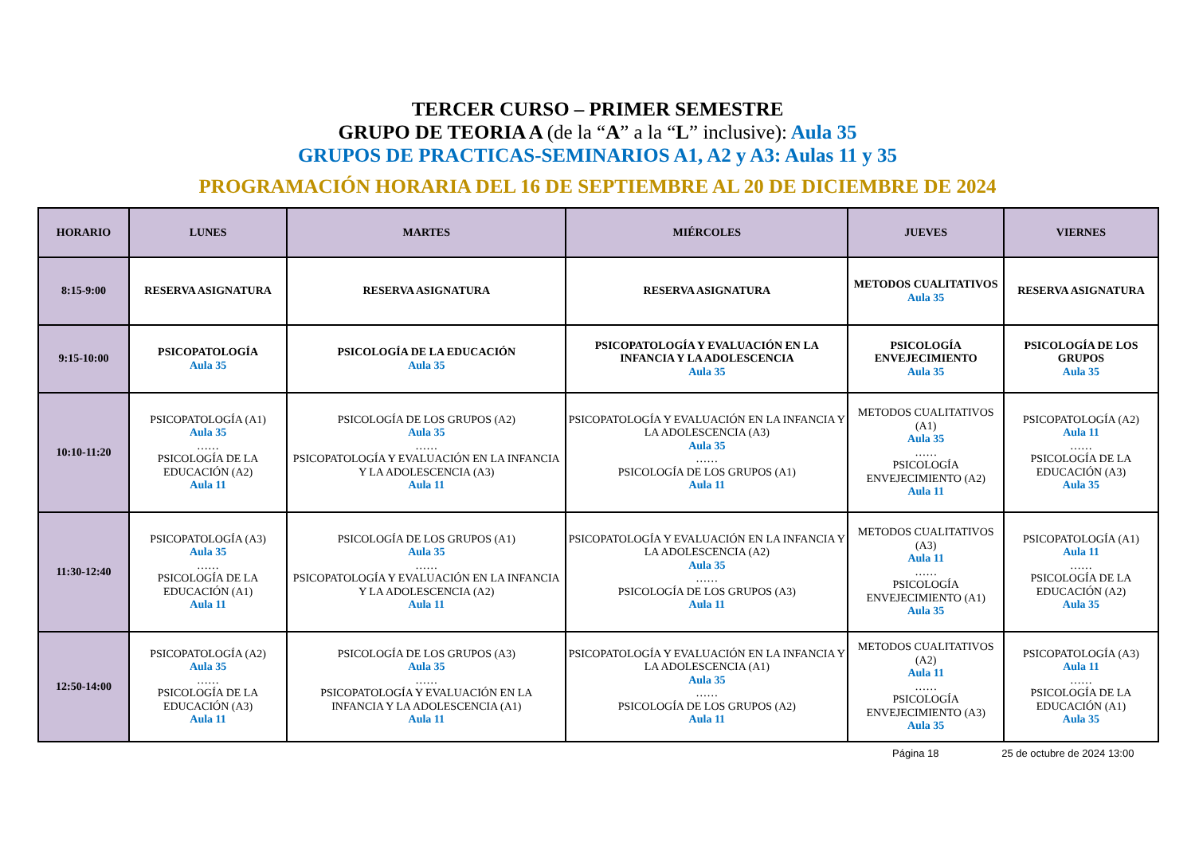TERCER CURSO – PRIMER SEMESTRE
GRUPO DE TEORIA A (de la “A” a la “L” inclusive): Aula 35
GRUPOS DE PRACTICAS-SEMINARIOS A1, A2 y A3: Aulas 11 y 35
PROGRAMACIÓN HORARIA DEL 16 DE SEPTIEMBRE AL 20 DE DICIEMBRE DE 2024
| HORARIO | LUNES | MARTES | MIÉRCOLES | JUEVES | VIERNES |
| --- | --- | --- | --- | --- | --- |
| 8:15-9:00 | RESERVA ASIGNATURA | RESERVA ASIGNATURA | RESERVA ASIGNATURA | METODOS CUALITATIVOS Aula 35 | RESERVA ASIGNATURA |
| 9:15-10:00 | PSICOPATOLOGÍA Aula 35 | PSICOLOGÍA DE LA EDUCACIÓN Aula 35 | PSICOPATOLOGÍA Y EVALUACIÓN EN LA INFANCIA Y LA ADOLESCENCIA Aula 35 | PSICOLOGÍA ENVEJECIMIENTO Aula 35 | PSICOLOGÍA DE LOS GRUPOS Aula 35 |
| 10:10-11:20 | PSICOPATOLOGÍA (A1) Aula 35 …… PSICOLOGÍA DE LA EDUCACIÓN (A2) Aula 11 | PSICOLOGÍA DE LOS GRUPOS (A2) Aula 35 …… PSICOPATOLOGÍA Y EVALUACIÓN EN LA INFANCIA Y LA ADOLESCENCIA (A3) Aula 11 | PSICOPATOLOGÍA Y EVALUACIÓN EN LA INFANCIA Y LA ADOLESCENCIA (A3) Aula 35 …… PSICOLOGÍA DE LOS GRUPOS (A1) Aula 11 | METODOS CUALITATIVOS (A1) Aula 35 …… PSICOLOGÍA ENVEJECIMIENTO (A2) Aula 11 | PSICOPATOLOGÍA (A2) Aula 11 …… PSICOLOGÍA DE LA EDUCACIÓN (A3) Aula 35 |
| 11:30-12:40 | PSICOPATOLOGÍA (A3) Aula 35 …… PSICOLOGÍA DE LA EDUCACIÓN (A1) Aula 11 | PSICOLOGÍA DE LOS GRUPOS (A1) Aula 35 …… PSICOPATOLOGÍA Y EVALUACIÓN EN LA INFANCIA Y LA ADOLESCENCIA (A2) Aula 11 | PSICOPATOLOGÍA Y EVALUACIÓN EN LA INFANCIA Y LA ADOLESCENCIA (A2) Aula 35 …… PSICOLOGÍA DE LOS GRUPOS (A3) Aula 11 | METODOS CUALITATIVOS (A3) Aula 11 …… PSICOLOGÍA ENVEJECIMIENTO (A1) Aula 35 | PSICOPATOLOGÍA (A1) Aula 11 …… PSICOLOGÍA DE LA EDUCACIÓN (A2) Aula 35 |
| 12:50-14:00 | PSICOPATOLOGÍA (A2) Aula 35 …… PSICOLOGÍA DE LA EDUCACIÓN (A3) Aula 11 | PSICOLOGÍA DE LOS GRUPOS (A3) Aula 35 …… PSICOPATOLOGÍA Y EVALUACIÓN EN LA INFANCIA Y LA ADOLESCENCIA (A1) Aula 11 | PSICOPATOLOGÍA Y EVALUACIÓN EN LA INFANCIA Y LA ADOLESCENCIA (A1) Aula 35 …… PSICOLOGÍA DE LOS GRUPOS (A2) Aula 11 | METODOS CUALITATIVOS (A2) Aula 11 …… PSICOLOGÍA ENVEJECIMIENTO (A3) Aula 35 | PSICOPATOLOGÍA (A3) Aula 11 …… PSICOLOGÍA DE LA EDUCACIÓN (A1) Aula 35 |
Página 18 25 de octubre de 2024 13:00